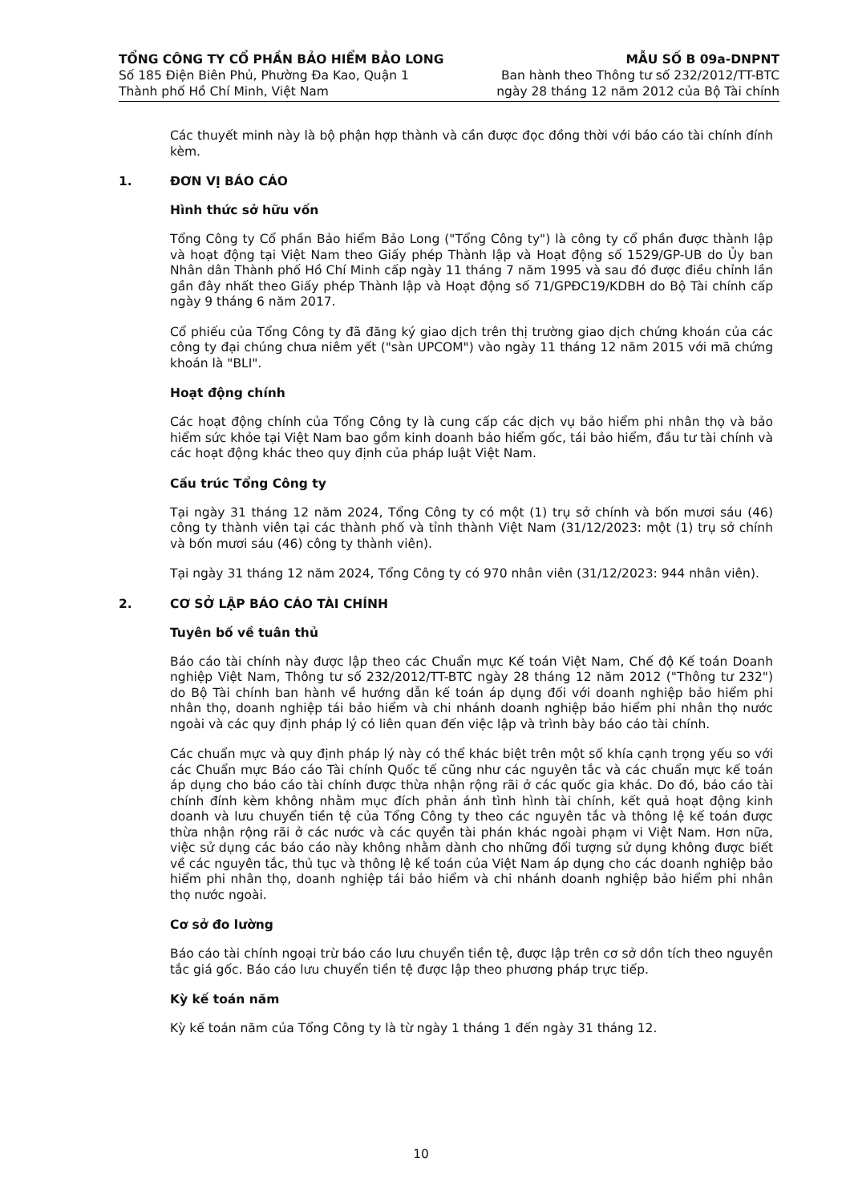TỔNG CÔNG TY CỔ PHẦN BẢO HIỂM BẢO LONG
Số 185 Điện Biên Phủ, Phường Đa Kao, Quận 1
Thành phố Hồ Chí Minh, Việt Nam
MẪU SỐ B 09a-DNPNT
Ban hành theo Thông tư số 232/2012/TT-BTC
ngày 28 tháng 12 năm 2012 của Bộ Tài chính
Các thuyết minh này là bộ phận hợp thành và cần được đọc đồng thời với báo cáo tài chính đính kèm.
1. ĐƠN VỊ BÁO CÁO
Hình thức sở hữu vốn
Tổng Công ty Cổ phần Bảo hiểm Bảo Long ("Tổng Công ty") là công ty cổ phần được thành lập và hoạt động tại Việt Nam theo Giấy phép Thành lập và Hoạt động số 1529/GP-UB do Ủy ban Nhân dân Thành phố Hồ Chí Minh cấp ngày 11 tháng 7 năm 1995 và sau đó được điều chỉnh lần gần đây nhất theo Giấy phép Thành lập và Hoạt động số 71/GPĐC19/KDBH do Bộ Tài chính cấp ngày 9 tháng 6 năm 2017.
Cổ phiếu của Tổng Công ty đã đăng ký giao dịch trên thị trường giao dịch chứng khoán của các công ty đại chúng chưa niêm yết ("sàn UPCOM") vào ngày 11 tháng 12 năm 2015 với mã chứng khoán là "BLI".
Hoạt động chính
Các hoạt động chính của Tổng Công ty là cung cấp các dịch vụ bảo hiểm phi nhân thọ và bảo hiểm sức khỏe tại Việt Nam bao gồm kinh doanh bảo hiểm gốc, tái bảo hiểm, đầu tư tài chính và các hoạt động khác theo quy định của pháp luật Việt Nam.
Cấu trúc Tổng Công ty
Tại ngày 31 tháng 12 năm 2024, Tổng Công ty có một (1) trụ sở chính và bốn mươi sáu (46) công ty thành viên tại các thành phố và tỉnh thành Việt Nam (31/12/2023: một (1) trụ sở chính và bốn mươi sáu (46) công ty thành viên).
Tại ngày 31 tháng 12 năm 2024, Tổng Công ty có 970 nhân viên (31/12/2023: 944 nhân viên).
2. CƠ SỞ LẬP BÁO CÁO TÀI CHÍNH
Tuyên bố về tuân thủ
Báo cáo tài chính này được lập theo các Chuẩn mực Kế toán Việt Nam, Chế độ Kế toán Doanh nghiệp Việt Nam, Thông tư số 232/2012/TT-BTC ngày 28 tháng 12 năm 2012 ("Thông tư 232") do Bộ Tài chính ban hành về hướng dẫn kế toán áp dụng đối với doanh nghiệp bảo hiểm phi nhân thọ, doanh nghiệp tái bảo hiểm và chi nhánh doanh nghiệp bảo hiểm phi nhân thọ nước ngoài và các quy định pháp lý có liên quan đến việc lập và trình bày báo cáo tài chính.
Các chuẩn mực và quy định pháp lý này có thể khác biệt trên một số khía cạnh trọng yếu so với các Chuẩn mực Báo cáo Tài chính Quốc tế cũng như các nguyên tắc và các chuẩn mực kế toán áp dụng cho báo cáo tài chính được thừa nhận rộng rãi ở các quốc gia khác. Do đó, báo cáo tài chính đính kèm không nhằm mục đích phản ánh tình hình tài chính, kết quả hoạt động kinh doanh và lưu chuyển tiền tệ của Tổng Công ty theo các nguyên tắc và thông lệ kế toán được thừa nhận rộng rãi ở các nước và các quyền tài phán khác ngoài phạm vi Việt Nam. Hơn nữa, việc sử dụng các báo cáo này không nhằm dành cho những đối tượng sử dụng không được biết về các nguyên tắc, thủ tục và thông lệ kế toán của Việt Nam áp dụng cho các doanh nghiệp bảo hiểm phi nhân thọ, doanh nghiệp tái bảo hiểm và chi nhánh doanh nghiệp bảo hiểm phi nhân thọ nước ngoài.
Cơ sở đo lường
Báo cáo tài chính ngoại trừ báo cáo lưu chuyển tiền tệ, được lập trên cơ sở dồn tích theo nguyên tắc giá gốc. Báo cáo lưu chuyển tiền tệ được lập theo phương pháp trực tiếp.
Kỳ kế toán năm
Kỳ kế toán năm của Tổng Công ty là từ ngày 1 tháng 1 đến ngày 31 tháng 12.
10